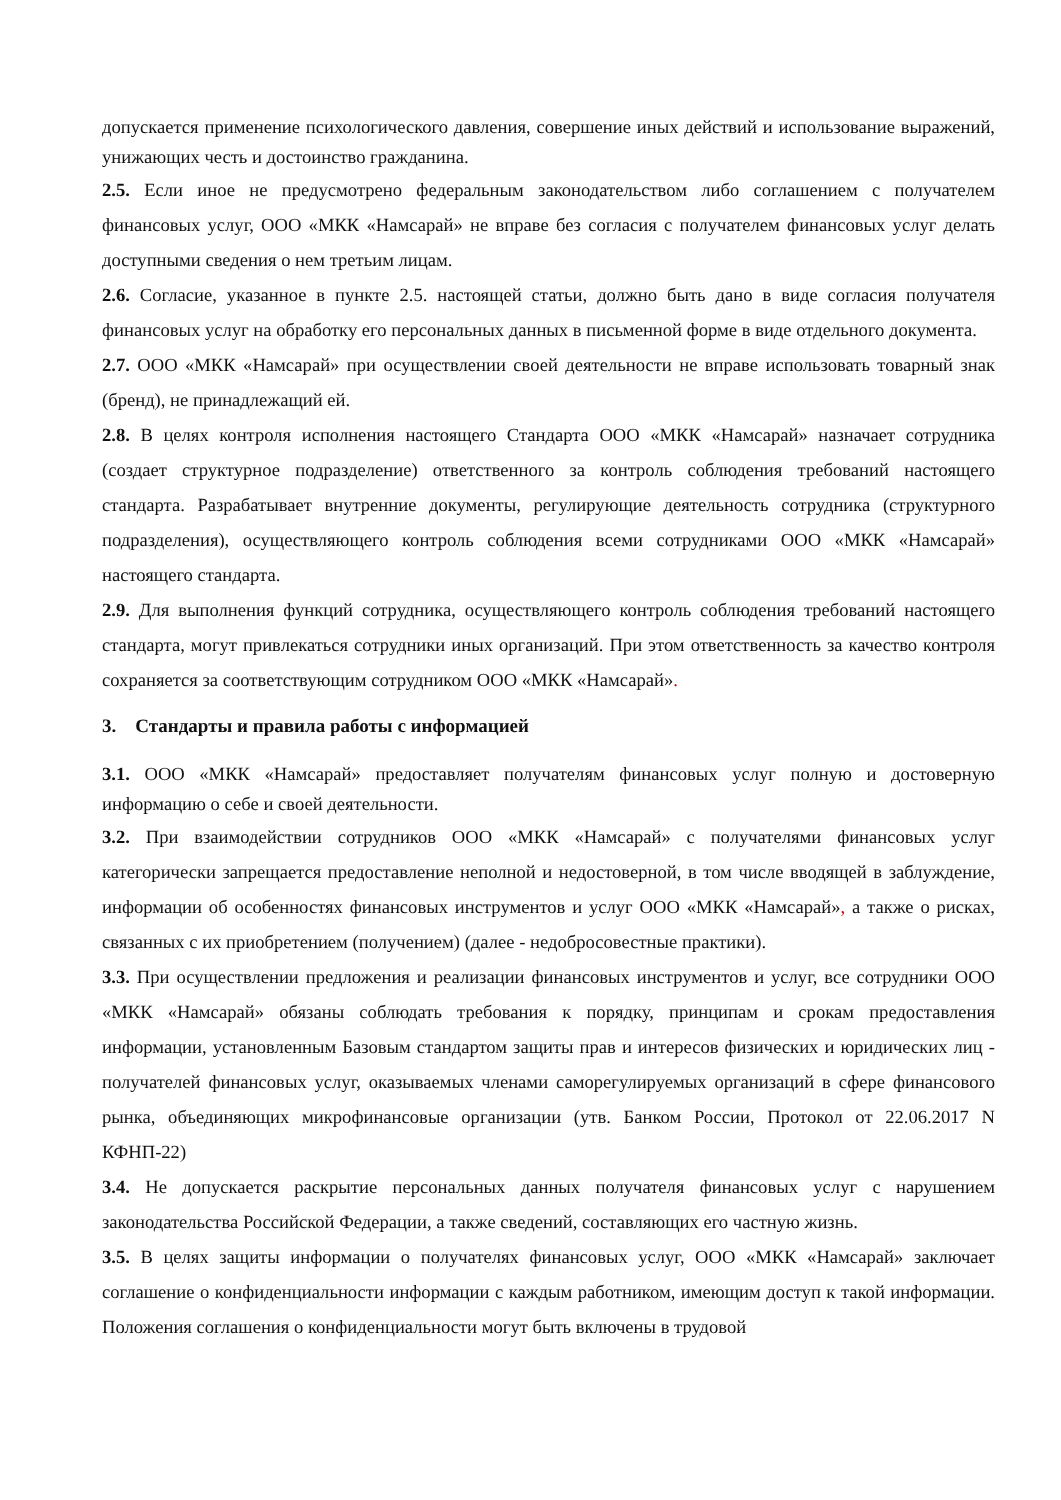допускается применение психологического давления, совершение иных действий и использование выражений, унижающих честь и достоинство гражданина.
2.5. Если иное не предусмотрено федеральным законодательством либо соглашением с получателем финансовых услуг, ООО «МКК «Намсарай» не вправе без согласия с получателем финансовых услуг делать доступными сведения о нем третьим лицам.
2.6. Согласие, указанное в пункте 2.5. настоящей статьи, должно быть дано в виде согласия получателя финансовых услуг на обработку его персональных данных в письменной форме в виде отдельного документа.
2.7. ООО «МКК «Намсарай» при осуществлении своей деятельности не вправе использовать товарный знак (бренд), не принадлежащий ей.
2.8. В целях контроля исполнения настоящего Стандарта ООО «МКК «Намсарай» назначает сотрудника (создает структурное подразделение) ответственного за контроль соблюдения требований настоящего стандарта. Разрабатывает внутренние документы, регулирующие деятельность сотрудника (структурного подразделения), осуществляющего контроль соблюдения всеми сотрудниками ООО «МКК «Намсарай» настоящего стандарта.
2.9. Для выполнения функций сотрудника, осуществляющего контроль соблюдения требований настоящего стандарта, могут привлекаться сотрудники иных организаций. При этом ответственность за качество контроля сохраняется за соответствующим сотрудником ООО «МКК «Намсарай».
3. Стандарты и правила работы с информацией
3.1. ООО «МКК «Намсарай» предоставляет получателям финансовых услуг полную и достоверную информацию о себе и своей деятельности.
3.2. При взаимодействии сотрудников ООО «МКК «Намсарай» с получателями финансовых услуг категорически запрещается предоставление неполной и недостоверной, в том числе вводящей в заблуждение, информации об особенностях финансовых инструментов и услуг ООО «МКК «Намсарай», а также о рисках, связанных с их приобретением (получением) (далее - недобросовестные практики).
3.3. При осуществлении предложения и реализации финансовых инструментов и услуг, все сотрудники ООО «МКК «Намсарай» обязаны соблюдать требования к порядку, принципам и срокам предоставления информации, установленным Базовым стандартом защиты прав и интересов физических и юридических лиц - получателей финансовых услуг, оказываемых членами саморегулируемых организаций в сфере финансового рынка, объединяющих микрофинансовые организации (утв. Банком России, Протокол от 22.06.2017 N КФНП-22)
3.4. Не допускается раскрытие персональных данных получателя финансовых услуг с нарушением законодательства Российской Федерации, а также сведений, составляющих его частную жизнь.
3.5. В целях защиты информации о получателях финансовых услуг, ООО «МКК «Намсарай» заключает соглашение о конфиденциальности информации с каждым работником, имеющим доступ к такой информации. Положения соглашения о конфиденциальности могут быть включены в трудовой